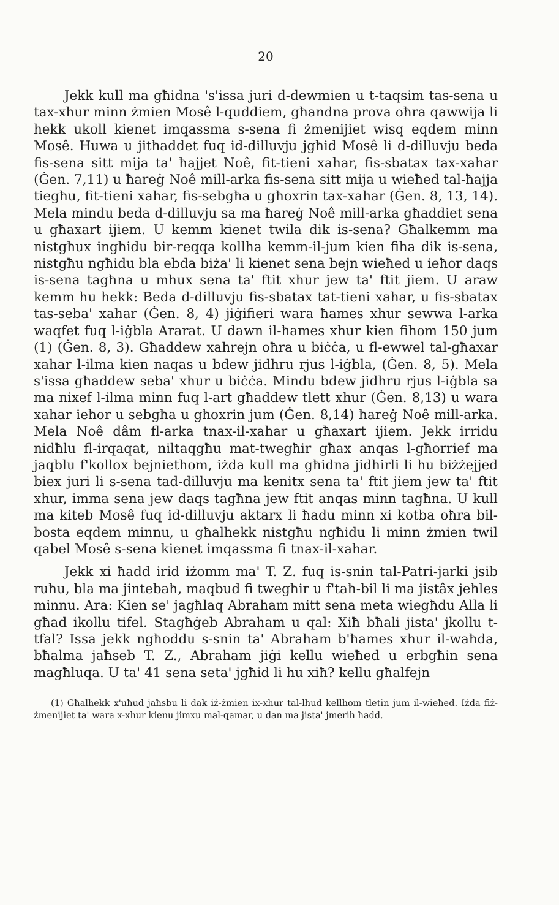20
Jekk kull ma għidna 's'issa juri d-dewmien u t-taqsim tas-sena u tax-xhur minn żmien Mosê l-quddiem, għandna prova oħra qawwija li hekk ukoll kienet imqassma s-sena fi żmenijiet wisq eqdem minn Mosê. Huwa u jitħaddet fuq id-dilluvju jgħid Mosê li d-dilluvju beda fis-sena sitt mija ta' ħajjet Noê, fit-tieni xahar, fis-sbatax tax-xahar (Ġen. 7,11) u ħareġ Noê mill-arka fis-sena sitt mija u wieħed tal-ħajja tiegħu, fit-tieni xahar, fis-sebgħa u għoxrin tax-xahar (Ġen. 8, 13, 14). Mela mindu beda d-dilluvju sa ma ħareġ Noê mill-arka għaddiet sena u għaxart ijiem. U kemm kienet twila dik is-sena? Għalkemm ma nistgħux ingħidu bir-reqqa kollha kemm-il-jum kien fiha dik is-sena, nistgħu ngħidu bla ebda biża' li kienet sena bejn wieħed u ieħor daqs is-sena tagħna u mhux sena ta' ftit xhur jew ta' ftit jiem. U araw kemm hu hekk: Beda d-dilluvju fis-sbatax tat-tieni xahar, u fis-sbatax tas-seba' xahar (Ġen. 8, 4) jiġifieri wara ħames xhur sewwa l-arka waqfet fuq l-iġbla Ararat. U dawn il-ħames xhur kien fihom 150 jum (1) (Ġen. 8, 3). Għaddew xahrejn oħra u biċċa, u fl-ewwel tal-għaxar xahar l-ilma kien naqas u bdew jidhru rjus l-iġbla, (Ġen. 8, 5). Mela s'issa għaddew seba' xhur u biċċa. Mindu bdew jidhru rjus l-iġbla sa ma nixef l-ilma minn fuq l-art għaddew tlett xhur (Ġen. 8,13) u wara xahar ieħor u sebgħa u għoxrin jum (Ġen. 8,14) ħareġ Noê mill-arka. Mela Noê dâm fl-arka tnax-il-xahar u għaxart ijiem. Jekk irridu nidħlu fl-irqaqat, niltaqgħu mat-twegħir għax anqas l-għorrief ma jaqblu f'kollox bejniethom, iżda kull ma għidna jidhirli li hu biżżejjed biex juri li s-sena tad-dilluvju ma kenitx sena ta' ftit jiem jew ta' ftit xhur, imma sena jew daqs tagħna jew ftit anqas minn tagħna. U kull ma kiteb Mosê fuq id-dilluvju aktarx li ħadu minn xi kotba oħra bil-bosta eqdem minnu, u għalhekk nistgħu ngħidu li minn żmien twil qabel Mosê s-sena kienet imqassma fi tnax-il-xahar.
Jekk xi ħadd irid iżomm ma' T. Z. fuq is-snin tal-Patri-jarki jsib ruħu, bla ma jintebaħ, maqbud fi twegħir u f'taħ-bil li ma jistâx jeħles minnu. Ara: Kien se' jagħlaq Abraham mitt sena meta wiegħdu Alla li għad ikollu tifel. Stagħġeb Abraham u qal: Xiħ bħali jista' jkollu t-tfal? Issa jekk ngħoddu s-snin ta' Abraham b'ħames xhur il-waħda, bħalma jaħseb T. Z., Abraham jiġi kellu wieħed u erbgħin sena magħluqa. U ta' 41 sena seta' jgħid li hu xiħ? kellu għalfejn
(1) Għalhekk x'uħud jaħsbu li dak iż-żmien ix-xhur tal-lhud kellhom tletin jum il-wieħed. Iżda fiż-żmenijiet ta' wara x-xhur kienu jimxu mal-qamar, u dan ma jista' jmerih ħadd.